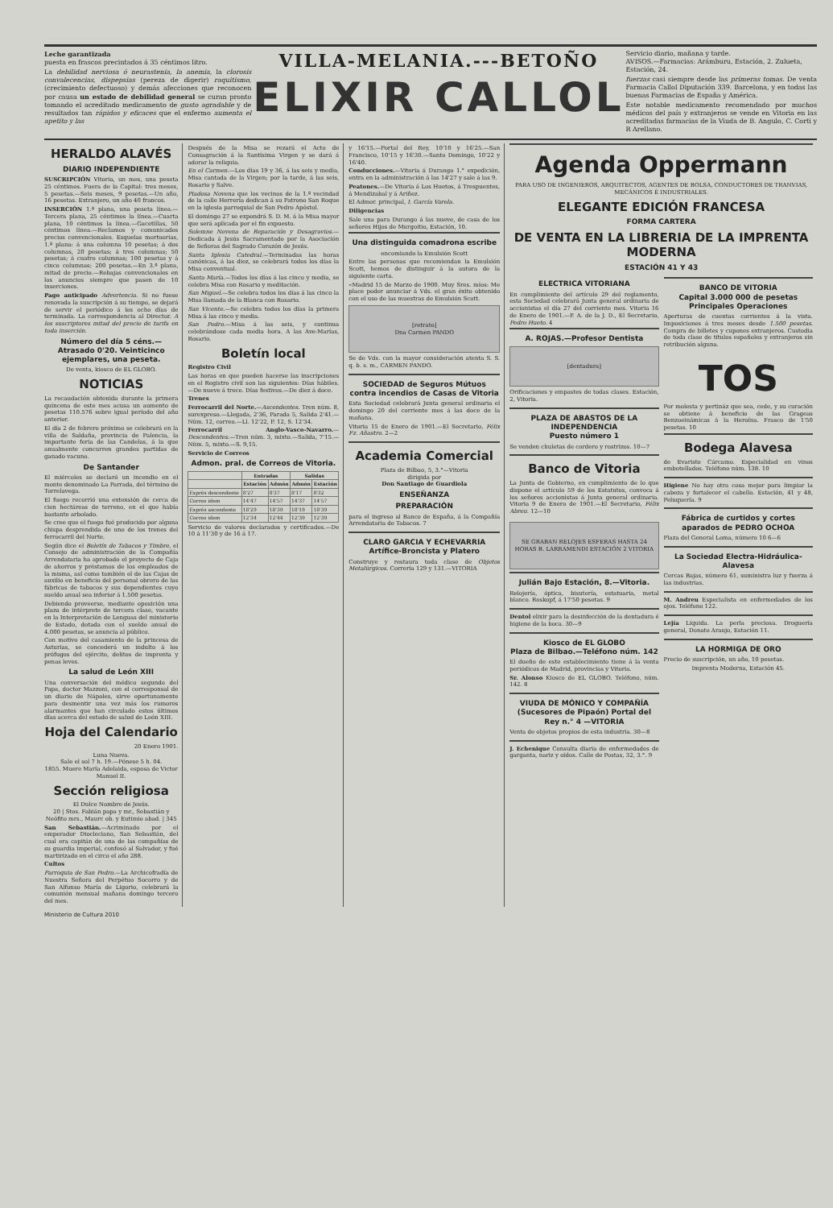Leche garantizada
puesta en frascos precintados á 35 céntimos litro.
La debilidad nerviosa ó neurastenia, la anemia, la clorosis convalecencias, dispepsias (pereza de digerir) raquitismo, (crecimiento defectuoso) y demás afecciones que reconocen por causa un estado de debilidad general se curan pronto tomando el acreditado medicamento de gusto agradable y de resultados tan rápidos y eficaces que el enfermo aumenta el apetito y las
VILLA-MELANIA.---BETOÑO
ELIXIR CALLOL
Servicio diario, mañana y tarde.
AVISOS.—Farmacias: Arámburu, Estación, 2. Zulueta, Estación, 24.
fuerzas casi siempre desde las primeras tomas. De venta Farmacia Callol Diputación 339. Barcelona, y en todas las buenas Farmacias de España y América.
Este notable medicamento recomendado por muchos médicos del país y extranjeros se vende en Vitoria en las acreditadas farmacias de la Viuda de B. Angulo, C. Corti y R Arellano.
HERALDO ALAVÉS
DIARIO INDEPENDIENTE
SUSCRIPCIÓN Vitoria, un mes, una peseta 25 céntimos. Fuera de la Capital: tres meses, 5 pesetas.—Seis meses, 9 pesetas.—Un año, 16 pesetas. Extranjero, un año 40 francos.
INSERCIÓN 1.ª plana, una peseta línea.—Tercera plana, 25 céntimos la línea.—Cuarta plana, 10 céntimos la línea.—Gacetillas, 50 céntimos línea.—Reclamos y comunicados precios convencionales. Esquelas mortuorias, 1.ª plana: á una columna 10 pesetas; á dos columnas, 20 pesetas; á tres columnas; 50 pesetas; á cuatro columnas; 100 pesetas y á cinco columnas; 200 pesetas.—En 3.ª plana, mitad de precio.—Rebajas convencionales en los anuncios siempre que pasen de 10 inserciones.
Pago anticipado Advertencia. Si no fuese renovada la suscripción á su tiempo, se dejará de servir el periódico á los ocho días de terminada. La correspondencia al Director. A los suscriptores mitad del precio de tarifa en toda inserción.
Número del día 5 céns.—Atrasado 0'20. Veinticinco ejemplares, una peseta.
De venta, kiosco de EL GLOBO.
NOTICIAS
La recaudación obtenida durante la primera quincena de este mes acusa un aumento de pesetas 110.576 sobre igual período del año anterior.
El día 2 de febrero próximo se celebrará en la villa de Saldaña, provincia de Palencia, la importante feria de las Candelas, á la que anualmente concurren grandes partidas de ganado vacuno.
De Santander
El miércoles se declaró un incendio en el monte denominado La Parrada, del término de Torrelavega.
El fuego recorrió una extensión de cerca de cien hectáreas de terreno, en el que había bastante arbolado.
Se cree que el fuego fué producido por alguna chispa desprendida de uno de los trenes del ferrocarril del Norte.
Según dice el Boletín de Tabacos y Timbre, el Consejo de administración de la Compañía Arrendataria ha aprobado el proyecto de Caja de ahorros y préstamos de los empleados de la misma, así como también el de las Cajas de auxilio en beneficio del personal obrero de las fábricas de tabacos y sus dependientes cuyo sueldo anual sea inferior á 1.500 pesetas.
Debiendo proveerse, mediante oposición una plaza de intérprete de tercera clase, vacante en la Interpretación de Lenguas del ministerio de Estado, dotada con el sueldo anual de 4.000 pesetas, se anuncia al público.
Con motivo del casamiento de la princesa de Asturias, se concederá un indulto á los prófugos del ejército, delitos de imprenta y penas leves.
La salud de León XIII
Una conversación del médico segundo del Papa, doctor Mazzoni, con el corresponsal de un diario de Nápoles, sirve oportunamente para desmentir una vez más los rumores alarmantes que han circulado estos últimos días acerca del estado de salud de León XIII.
Hoja del Calendario
20 Enero 1901.
Luna Nueva.
Sale el sol 7 h. 19.—Pónese 5 h. 04.
1855. Muere María Adelaida, esposa de Victor Manuel II.
Sección religiosa
El Dulce Nombre de Jesús.
20 | Stos. Fabián papa y mr., Sebastián y Neófito mrs., Maurc ob. y Eutimio abad. | 345
San Sebastián.—Acriminado por el emperador Diocleciano, San Sebastián, del cual era capitán de una de las compañías de su guardia imperial, confesó al Salvador, y fué martirizado en el circo el año 288.
Cultos
Parroquia de San Pedro.—La Archicofradía de Nuestra Señora del Perpétuo Socorro y de San Alfonso María de Ligorio, celebrará la comunión mensual mañana domingo tercero del mes.
Después de la Misa se rezará el Acto de Consagración á la Santísima Virgen y se dará á adorar la reliquia.
En el Carmen.—Los días 19 y 36, á las seis y media, Misa cantada de la Virgen; por la tarde, á las seis, Rosario y Salve.
Piadosa Novena que los vecinos de la 1.ª vecindad de la calle Herrería dedican á su Patrono San Roque en la iglesia parroquial de San Pedro Apóstol.
El domingo 27 se expondrá S. D. M. á la Misa mayor que será aplicada por el fin expuesto.
Solemne Novena de Reparación y Desagravios.—Dedicada á Jesús Sacramentado por la Asociación de Señoras del Sagrado Corazón de Jesús.
Santa Iglesia Catedral.—Terminadas las horas canónicas, á las diez, se celebrará todos los días la Misa conventual.
Santa María.—Todos los días á las cinco y media, se celebra Misa con Rosario y meditación.
San Miguel.—Se celebra todos los días á las cinco la Misa llamada de la Blanca con Rosario.
San Vicente.—Se celebra todos los días la primera Misa á las cinco y media.
San Pedro.—Misa á las seis, y continua celebrándose cada media hora. A las Ave-Marías, Rosario.
Boletín local
Registro Civil
Las horas en que pueden hacerse las inscripciones en el Registro civil son las siguientes: Días hábiles.—De nueve á trece. Días festivos.—De diez á doce.
Trenes
Ferrocarril del Norte.—Ascendentes. Tren núm. 8, surexpreso.—Llegada, 2'36, Parada 5, Salida 2'41.—Núm. 12, correo.—Ll. 12'22, P. 12, S. 12'34.
Ferrocarril Anglo-Vasco-Navarro.—Descendentes.—Tren núm. 3, mixto.—Salida, 7'15.—Núm. 5, mixto.—S. 9,15.
Servicio de Correos
Admon. pral. de Correos de Vitoria.
| | Entradas | | Salidas | |
| --- | --- | --- | --- | --- |
| | Estación | Admón | Admón | Estación |
| Exprés descendente | 8'27 | 8'37 | 8'17 | 8'32 |
| Correo idem | 14'47 | 14'57 | 14'37 | 14'57 |
| Exprés ascendente | 18'29 | 18'39 | 18'19 | 18'39 |
| Correo idem | 12'34 | 12'44 | 12'39 | 12'39 |
Servicio de valores declarados y certificados.—De 10 á 11'30 y de 16 á 17.
y 16'15.—Portal del Rey, 10'10 y 16'25.—San Francisco, 10'15 y 16'30.—Santo Domingo, 10'22 y 16'40.
Conducciones.—Vitoria á Durango 1.° expedición, entra en la administración á las 14'27 y sale á las 9.
Peatones.—De Vitoria á Los Huetos, á Trespuentes, á Mendizabal y á Ariñez.
El Admor. principal, I. García Varela.
Diligencias
Sale una para Durango á las nueve, de casa de los señores Hijos de Murgoitio, Estación, 10.
Una distinguida comadrona escribe
encomiando la Emulsión Scott
Entre las personas que recomiendan la Emulsión Scott, hemos de distinguir á la autora de la siguiente carta.
«Madrid 15 de Marzo de 1900. Muy Sres. míos: Me place poder anunciar á Vds. el gran éxito obtenido con el uso de las muestras de Emulsión Scott.
[retrato]
Dna Carmen PANDO
Se de Vds. con la mayor consideración atenta S. S. q. b. s. m., CARMEN PANDO.
SOCIEDAD de Seguros Mútuos contra incendios de Casas de Vitoria
Esta Sociedad celebrará Junta general ordinaria el domingo 20 del corriente mes á las doce de la mañana.
Vitoria 15 de Enero de 1901.—El Secretario, Félix Fz. Añastro. 2—2
Academia Comercial
Plaza de Bilbao, 5, 3.°—Vitoria
dirigida por
Don Santiago de Guardiola
ENSEÑANZA
PREPARACIÓN
para el ingreso al Banco de España, á la Compañía Arrendataria de Tabacos. 7
CLARO GARCIA Y ECHEVARRIA
Artífice-Broncista y Platero
Construye y restaura toda clase de Objetos Metalúrgicos. Correría 129 y 131.—VITORIA
Agenda Oppermann
PARA USO DE INGENIEROS, ARQUITECTOS, AGENTES DE BOLSA, CONDUCTORES DE TRANVIAS, MECÁNICOS É INDUSTRIALES.
ELEGANTE EDICIÓN FRANCESA
FORMA CARTERA
DE VENTA EN LA LIBRERIA DE LA IMPRENTA MODERNA
ESTACIÓN 41 Y 43
ELECTRICA VITORIANA
En cumplimiento del artículo 29 del reglamento, esta Sociedad celebrará Junta general ordinaria de accionistas el día 27 del corriente mes. Vitoria 16 de Enero de 1901.—P. A. de la J. D., El Secretario, Pedro Hueto. 4
A. ROJAS.—Profesor Dentista
[dentadura]
Orificaciones y empastes de todas clases. Estación, 2, Vitoria.
PLAZA DE ABASTOS DE LA INDEPENDENCIA
Puesto número 1
Se venden chuletas de cordero y rostrizos. 10—7
Banco de Vitoria
La Junta de Gobierno, en cumplimiento de lo que dispone el artículo 59 de los Estatutos, convoca á los señores accionistas á Junta general ordinaria. Vitoria 9 de Enero de 1901.—El Secretario, Félix Abreu. 12—10
SE GRABAN RELOJES ESFERAS HASTA 24 HORAS B. LARRAMENDI ESTACIÓN 2 VITORIA
Julián Bajo Estación, 8.—Vitoria.
Relojería, óptica, bisutería, estatuaria, metal blanco. Roskopf, á 17'50 pesetas. 9
Dentol elixir para la desinfección de la dentadura é higiene de la boca. 30—9
Kiosco de EL GLOBO
Plaza de Bilbao.—Teléfono núm. 142
El dueño de este establecimiento tiene á la venta periódicos de Madrid, provincias y Vitoria.
Sr. Alonso Kiosco de EL GLOBO. Teléfono, núm. 142. 8
VIUDA DE MÓNICO Y COMPAÑÍA (Sucesores de Pipaón) Portal del Rey n.° 4 —VITORIA
Venta de objetos propios de esta industria. 30—8
J. Echenique Consulta diaria de enfermedades de garganta, nariz y oídos. Calle de Postas, 32, 3.°. 9
BANCO DE VITORIA
Capital 3.000 000 de pesetas
Principales Operaciones
Aperturas de cuentas corrientes á la vista. Imposiciones á tres meses desde 1.500 pesetas. Compra de billetes y cupones extranjeros. Custodia de toda clase de títulos españoles y extranjeros sin retribución alguna.
TOS
Por molesta y pertináz que sea, cede, y su curación se obtiene á beneficio de las Grageas Benzoeinámicas á la Heroína. Frasco de 1'50 pesetas. 10
Bodega Alavesa
de Evaristo Cárcamo. Especialidad en vinos embotellados. Teléfono núm. 138. 10
Higiene No hay otra cosa mejor para limpiar la cabeza y fortalecer el cabello. Estación, 41 y 48, Peluquería. 9
Fábrica de curtidos y cortes aparados de PEDRO OCHOA
Plaza del General Loma, número 10 6—6
La Sociedad Electra-Hidráulica-Alavesa
Cercas Bajas, número 61, suministra luz y fuerza á las industrias.
M. Andreu Especialista en enfermedades de los ojos. Teléfono 122.
Lejía Líquida. La perla preciosa. Droguería general, Donato Araujo, Estación 11.
LA HORMIGA DE ORO
Precio de suscripción, un año, 10 pesetas.
Imprenta Moderna, Estación 45.
Ministerio de Cultura 2010